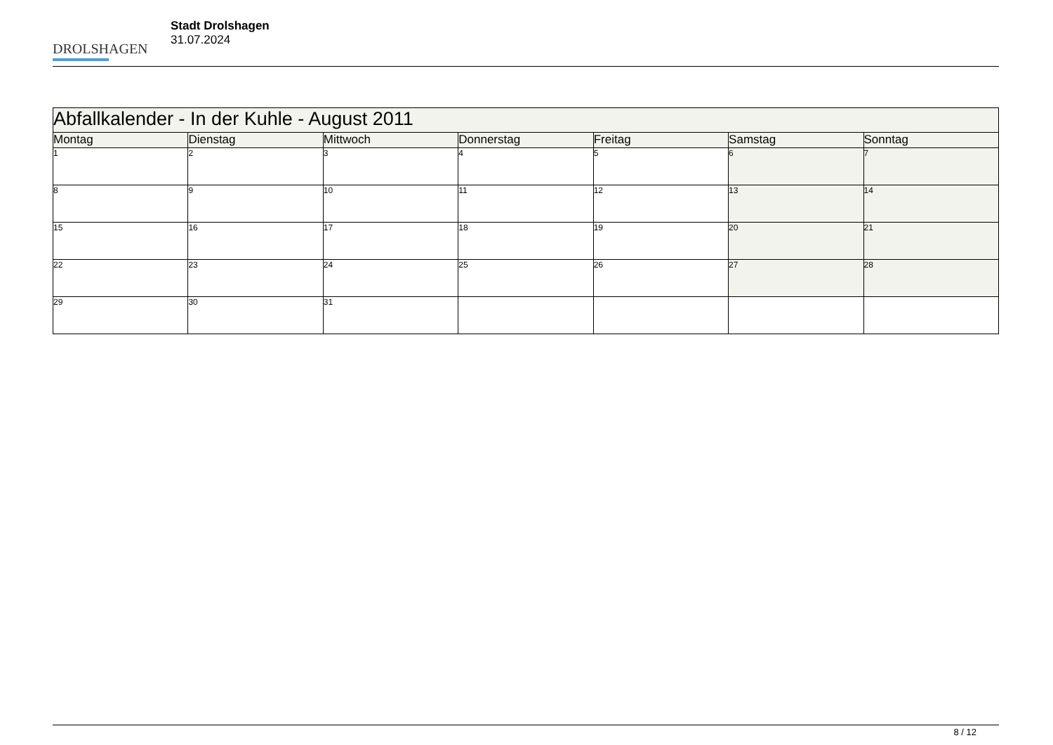DROLSHAGEN
Stadt Drolshagen
31.07.2024
| Abfallkalender - In der Kuhle - August 2011 | | | | | | |
| --- | --- | --- | --- | --- | --- | --- |
| Montag | Dienstag | Mittwoch | Donnerstag | Freitag | Samstag | Sonntag |
| 1 | 2 | 3 | 4 | 5 | 6 | 7 |
| 8 | 9 | 10 | 11 | 12 | 13 | 14 |
| 15 | 16 | 17 | 18 | 19 | 20 | 21 |
| 22 | 23 | 24 | 25 | 26 | 27 | 28 |
| 29 | 30 | 31 | | | | |
8 / 12